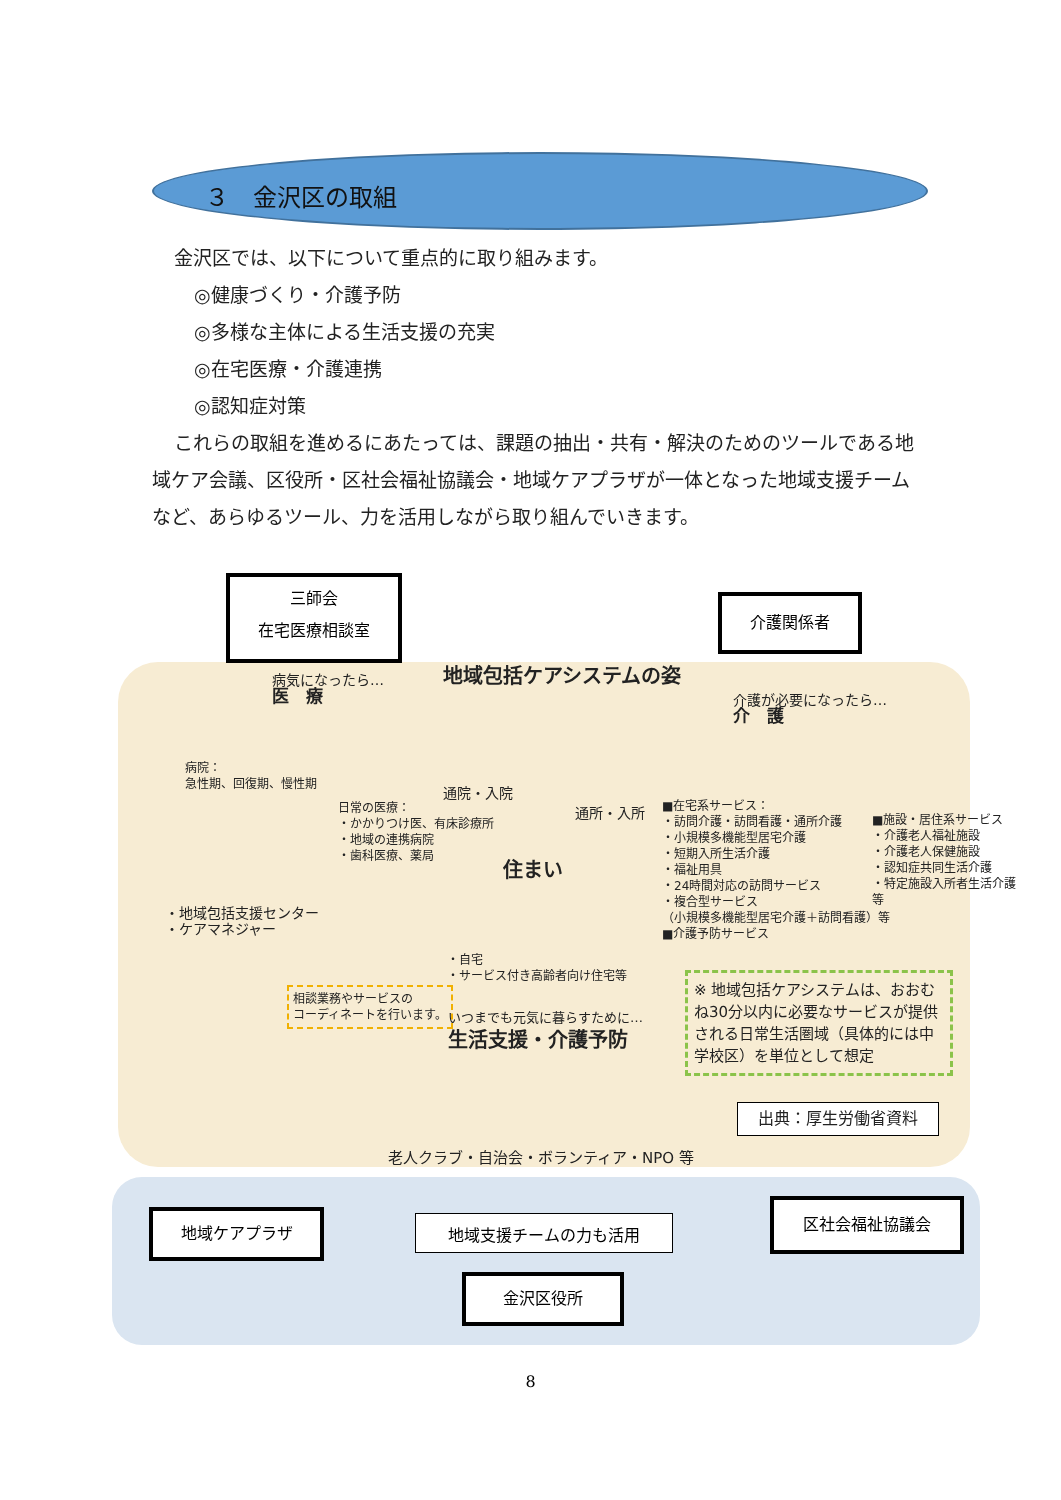３　金沢区の取組
金沢区では、以下について重点的に取り組みます。
◎健康づくり・介護予防
◎多様な主体による生活支援の充実
◎在宅医療・介護連携
◎認知症対策
これらの取組を進めるにあたっては、課題の抽出・共有・解決のためのツールである地域ケア会議、区役所・区社会福祉協議会・地域ケアプラザが一体となった地域支援チームなど、あらゆるツール、力を活用しながら取り組んでいきます。
三師会
在宅医療相談室
介護関係者
地域包括ケアシステムの姿
病気になったら…
医　療
介護が必要になったら…
介　護
病院：
急性期、回復期、慢性期
日常の医療：
・かかりつけ医、有床診療所
・地域の連携病院
・歯科医療、薬局
通院・入院
通所・入所
■在宅系サービス：
・訪問介護・訪問看護・通所介護
・小規模多機能型居宅介護
・短期入所生活介護
・福祉用具
・24時間対応の訪問サービス
・複合型サービス
（小規模多機能型居宅介護＋訪問看護）等
■介護予防サービス
■施設・居住系サービス
・介護老人福祉施設
・介護老人保健施設
・認知症共同生活介護
・特定施設入所者生活介護
等
住まい
・自宅
・サービス付き高齢者向け住宅等
・地域包括支援センター
・ケアマネジャー
相談業務やサービスの
コーディネートを行います。
いつまでも元気に暮らすために…
生活支援・介護予防
※ 地域包括ケアシステムは、おおむね30分以内に必要なサービスが提供される日常生活圏域（具体的には中学校区）を単位として想定
出典：厚生労働省資料
老人クラブ・自治会・ボランティア・NPO 等
地域ケアプラザ 地域支援チームの力も活用
区社会福祉協議会
金沢区役所
8